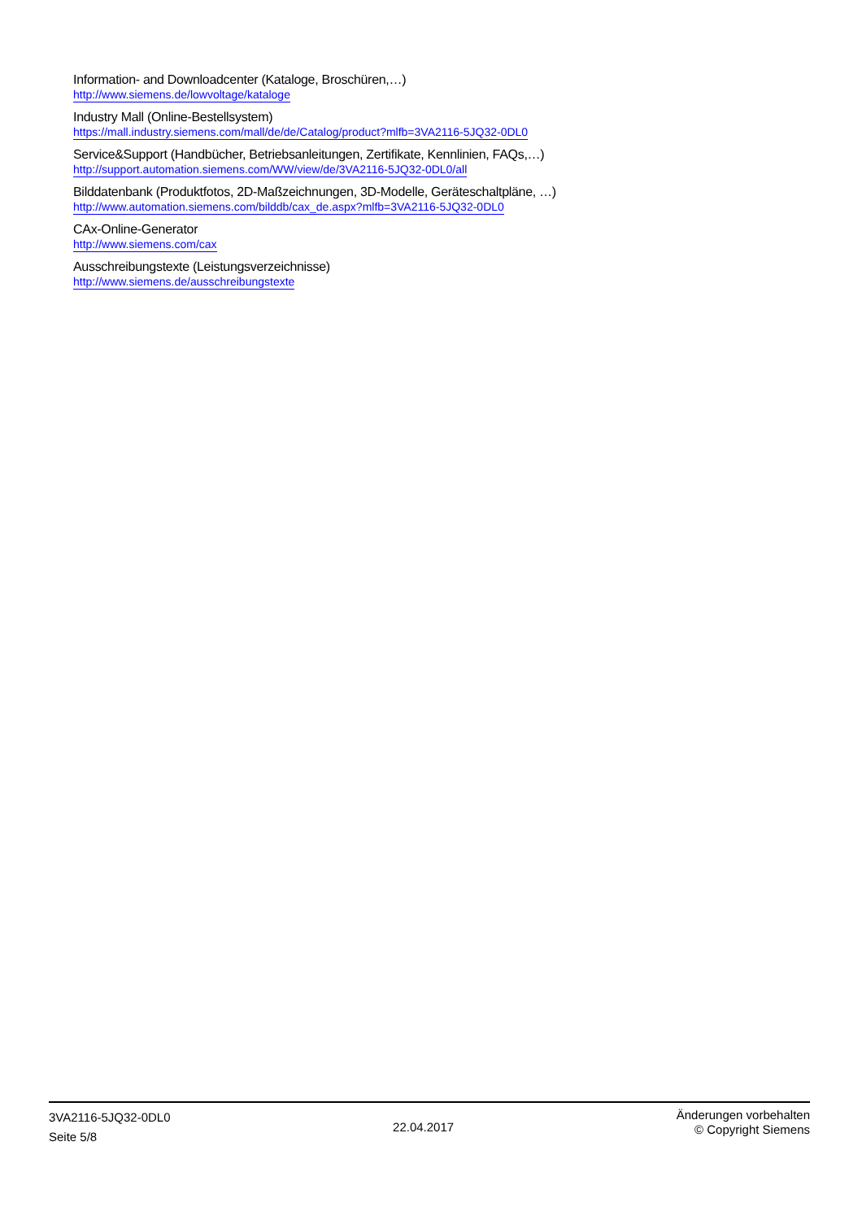Information- and Downloadcenter (Kataloge, Broschüren,…)
http://www.siemens.de/lowvoltage/kataloge
Industry Mall (Online-Bestellsystem)
https://mall.industry.siemens.com/mall/de/de/Catalog/product?mlfb=3VA2116-5JQ32-0DL0
Service&Support (Handbücher, Betriebsanleitungen, Zertifikate, Kennlinien, FAQs,…)
http://support.automation.siemens.com/WW/view/de/3VA2116-5JQ32-0DL0/all
Bilddatenbank (Produktfotos, 2D-Maßzeichnungen, 3D-Modelle, Geräteschaltpläne, …)
http://www.automation.siemens.com/bilddb/cax_de.aspx?mlfb=3VA2116-5JQ32-0DL0
CAx-Online-Generator
http://www.siemens.com/cax
Ausschreibungstexte (Leistungsverzeichnisse)
http://www.siemens.de/ausschreibungstexte
3VA2116-5JQ32-0DL0
Seite 5/8
22.04.2017
Änderungen vorbehalten
© Copyright Siemens